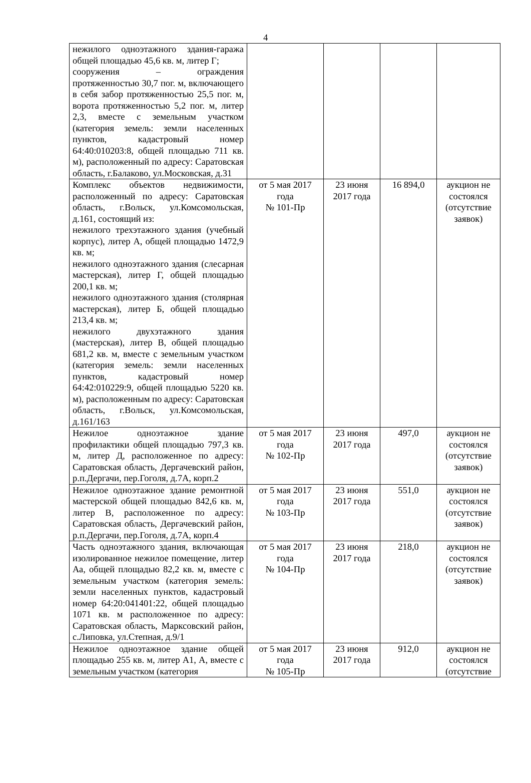4
| нежилого одноэтажного здания-гаража общей площадью 45,6 кв. м, литер Г; сооружения – ограждения протяженностью 30,7 пог. м, включающего в себя забор протяженностью 25,5 пог. м, ворота протяженностью 5,2 пог. м, литер 2,3, вместе с земельным участком (категория земель: земли населенных пунктов, кадастровый номер 64:40:010203:8, общей площадью 711 кв. м), расположенный по адресу: Саратовская область, г.Балаково, ул.Московская, д.31 | | | | |
| Комплекс объектов недвижимости, расположенный по адресу: Саратовская область, г.Вольск, ул.Комсомольская, д.161, состоящий из: нежилого трехэтажного здания (учебный корпус), литер А, общей площадью 1472,9 кв. м; нежилого одноэтажного здания (слесарная мастерская), литер Г, общей площадью 200,1 кв. м; нежилого одноэтажного здания (столярная мастерская), литер Б, общей площадью 213,4 кв. м; нежилого двухэтажного здания (мастерская), литер В, общей площадью 681,2 кв. м, вместе с земельным участком (категория земель: земли населенных пунктов, кадастровый номер 64:42:010229:9, общей площадью 5220 кв. м), расположенным по адресу: Саратовская область, г.Вольск, ул.Комсомольская, д.161/163 | от 5 мая 2017 года № 101-Пр | 23 июня 2017 года | 16 894,0 | аукцион не состоялся (отсутствие заявок) |
| Нежилое одноэтажное здание профилактики общей площадью 797,3 кв. м, литер Д, расположенное по адресу: Саратовская область, Дергачевский район, р.п.Дергачи, пер.Гоголя, д.7А, корп.2 | от 5 мая 2017 года № 102-Пр | 23 июня 2017 года | 497,0 | аукцион не состоялся (отсутствие заявок) |
| Нежилое одноэтажное здание ремонтной мастерской общей площадью 842,6 кв. м, литер В, расположенное по адресу: Саратовская область, Дергачевский район, р.п.Дергачи, пер.Гоголя, д.7А, корп.4 | от 5 мая 2017 года № 103-Пр | 23 июня 2017 года | 551,0 | аукцион не состоялся (отсутствие заявок) |
| Часть одноэтажного здания, включающая изолированное нежилое помещение, литер Аа, общей площадью 82,2 кв. м, вместе с земельным участком (категория земель: земли населенных пунктов, кадастровый номер 64:20:041401:22, общей площадью 1071 кв. м расположенное по адресу: Саратовская область, Марксовский район, с.Липовка, ул.Степная, д.9/1 | от 5 мая 2017 года № 104-Пр | 23 июня 2017 года | 218,0 | аукцион не состоялся (отсутствие заявок) |
| Нежилое одноэтажное здание общей площадью 255 кв. м, литер А1, А, вместе с земельным участком (категория | от 5 мая 2017 года № 105-Пр | 23 июня 2017 года | 912,0 | аукцион не состоялся (отсутствие |